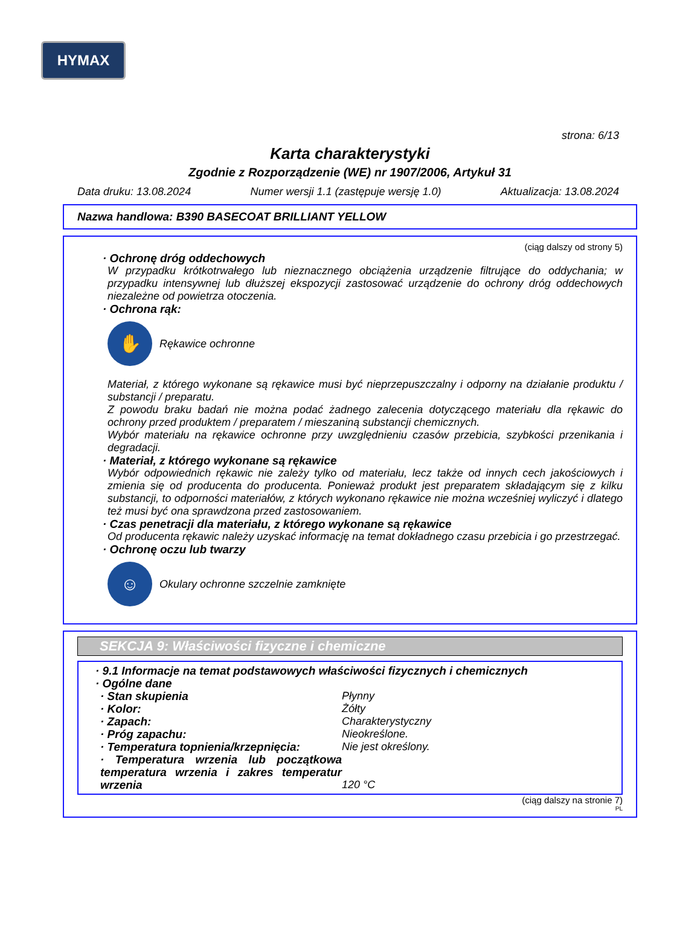HYMAX
strona: 6/13
Karta charakterystyki
Zgodnie z Rozporządzenie (WE) nr 1907/2006, Artykuł 31
Data druku: 13.08.2024 Numer wersji 1.1 (zastępuje wersję 1.0) Aktualizacja: 13.08.2024
Nazwa handlowa: B390 BASECOAT BRILLIANT YELLOW
(ciąg dalszy od strony 5)
· Ochronę dróg oddechowych
W przypadku krótkotrwałego lub nieznacznego obciążenia urządzenie filtrujące do oddychania; w przypadku intensywnej lub dłuższej ekspozycji zastosować urządzenie do ochrony dróg oddechowych niezależne od powietrza otoczenia.
· Ochrona rąk:
✋
Rękawice ochronne
Materiał, z którego wykonane są rękawice musi być nieprzepuszczalny i odporny na działanie produktu / substancji / preparatu.
Z powodu braku badań nie można podać żadnego zalecenia dotyczącego materiału dla rękawic do ochrony przed produktem / preparatem / mieszaniną substancji chemicznych.
Wybór materiału na rękawice ochronne przy uwzględnieniu czasów przebicia, szybkości przenikania i degradacji.
· Materiał, z którego wykonane są rękawice
Wybór odpowiednich rękawic nie zależy tylko od materiału, lecz także od innych cech jakościowych i zmienia się od producenta do producenta. Ponieważ produkt jest preparatem składającym się z kilku substancji, to odporności materiałów, z których wykonano rękawice nie można wcześniej wyliczyć i dlatego też musi być ona sprawdzona przed zastosowaniem.
· Czas penetracji dla materiału, z którego wykonane są rękawice
Od producenta rękawic należy uzyskać informację na temat dokładnego czasu przebicia i go przestrzegać.
· Ochronę oczu lub twarzy
☺
Okulary ochronne szczelnie zamknięte
SEKCJA 9: Właściwości fizyczne i chemiczne
· 9.1 Informacje na temat podstawowych właściwości fizycznych i chemicznych
· Ogólne dane
· Stan skupienia Płynny
· Kolor: Żółty
· Zapach: Charakterystyczny
· Próg zapachu: Nieokreślone.
· Temperatura topnienia/krzepnięcia: Nie jest określony.
· Temperatura wrzenia lub początkowa temperatura wrzenia i zakres temperatur wrzenia 120 °C
(ciąg dalszy na stronie 7)
PL